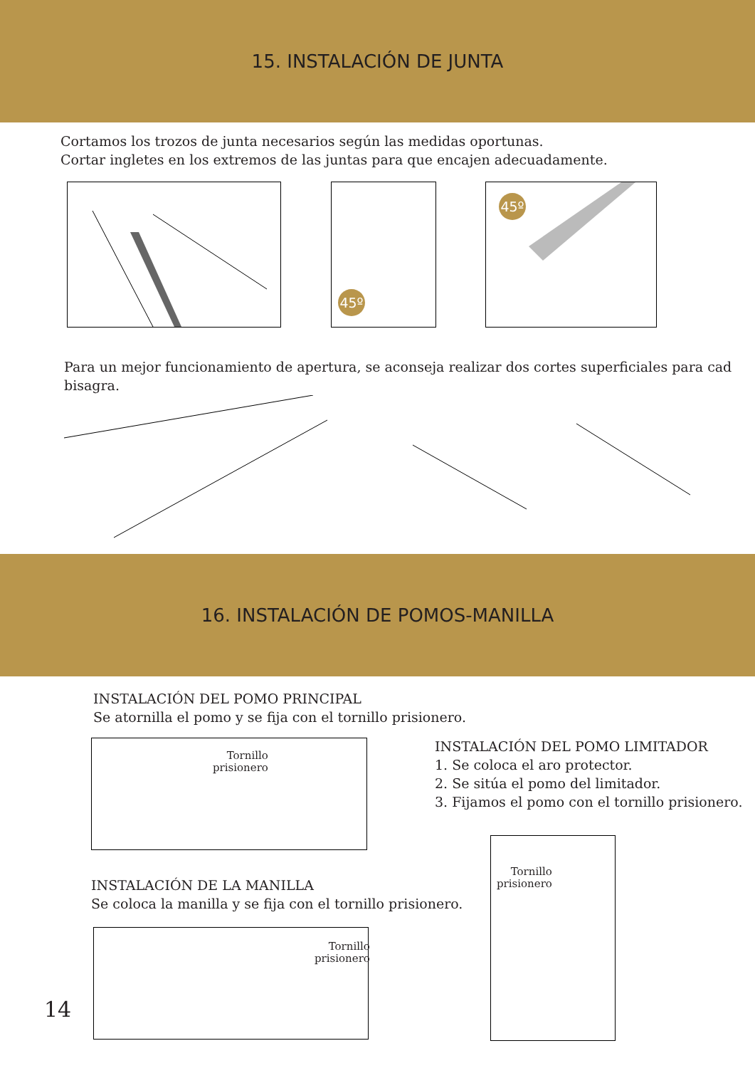15. INSTALACIÓN DE JUNTA
Cortamos los trozos de junta necesarios según las medidas oportunas.
Cortar ingletes en los extremos de las juntas para que encajen adecuadamente.
45º 45º
Para un mejor funcionamiento de apertura, se aconseja realizar dos cortes superficiales para cad
bisagra.
16. INSTALACIÓN DE POMOS-MANILLA
INSTALACIÓN DEL POMO PRINCIPAL
Se atornilla el pomo y se fija con el tornillo prisionero.
Tornillo
prisionero
INSTALACIÓN DEL POMO LIMITADOR
1. Se coloca el aro protector.
2. Se sitúa el pomo del limitador.
3. Fijamos el pomo con el tornillo prisionero.
INSTALACIÓN DE LA MANILLA
Se coloca la manilla y se fija con el tornillo prisionero.
Tornillo
prisionero
Tornillo
prisionero
14